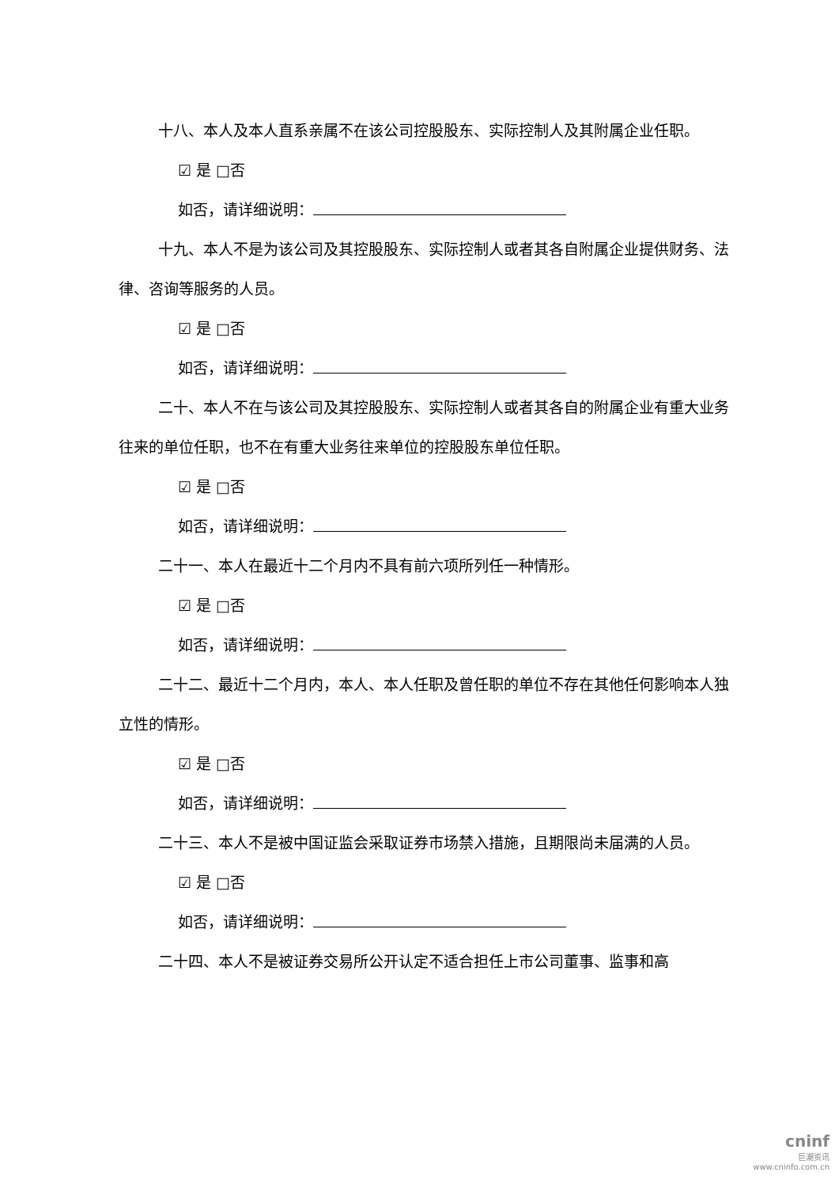十八、本人及本人直系亲属不在该公司控股股东、实际控制人及其附属企业任职。
☑ 是 □否
如否，请详细说明：
十九、本人不是为该公司及其控股股东、实际控制人或者其各自附属企业提供财务、法律、咨询等服务的人员。
☑ 是 □否
如否，请详细说明：
二十、本人不在与该公司及其控股股东、实际控制人或者其各自的附属企业有重大业务往来的单位任职，也不在有重大业务往来单位的控股股东单位任职。
☑ 是 □否
如否，请详细说明：
二十一、本人在最近十二个月内不具有前六项所列任一种情形。
☑ 是 □否
如否，请详细说明：
二十二、最近十二个月内，本人、本人任职及曾任职的单位不存在其他任何影响本人独立性的情形。
☑ 是 □否
如否，请详细说明：
二十三、本人不是被中国证监会采取证券市场禁入措施，且期限尚未届满的人员。
☑ 是 □否
如否，请详细说明：
二十四、本人不是被证券交易所公开认定不适合担任上市公司董事、监事和高
cninf
巨潮资讯
www.cninfo.com.cn